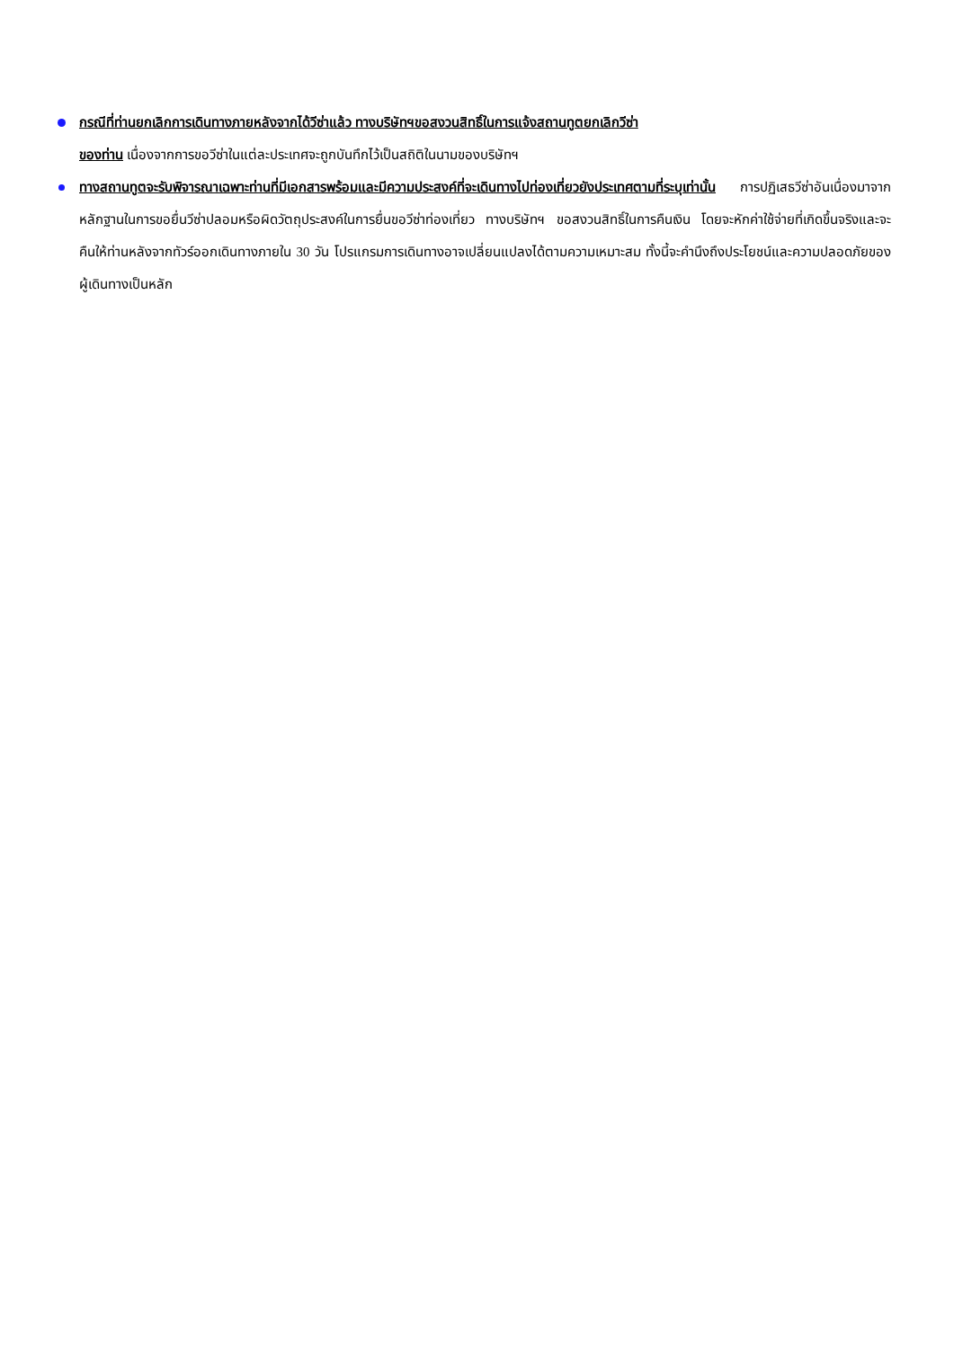กรณีที่ท่านยกเลิกการเดินทางภายหลังจากได้วีซ่าแล้ว ทางบริษัทฯขอสงวนสิทธิ์ในการแจ้งสถานทูตยกเลิกวีซ่า
ของท่าน เนื่องจากการขอวีซ่าในแต่ละประเทศจะถูกบันทึกไว้เป็นสถิติในนามของบริษัทฯ
ทางสถานทูตจะรับพิจารณาเฉพาะท่านที่มีเอกสารพร้อมและมีความประสงค์ที่จะเดินทางไปท่องเที่ยวยังประเทศตามที่ระบุเท่านั้น การปฏิเสธวีซ่าอันเนื่องมาจากหลักฐานในการขอยื่นวีซ่าปลอมหรือผิดวัตถุประสงค์ในการยื่นขอวีซ่าท่องเที่ยว ทางบริษัทฯ ขอสงวนสิทธิ์ในการคืนเงิน โดยจะหักค่าใช้จ่ายที่เกิดขึ้นจริงและจะคืนให้ท่านหลังจากทัวร์ออกเดินทางภายใน 30 วัน โปรแกรมการเดินทางอาจเปลี่ยนแปลงได้ตามความเหมาะสม ทั้งนี้จะคำนึงถึงประโยชน์และความปลอดภัยของผู้เดินทางเป็นหลัก